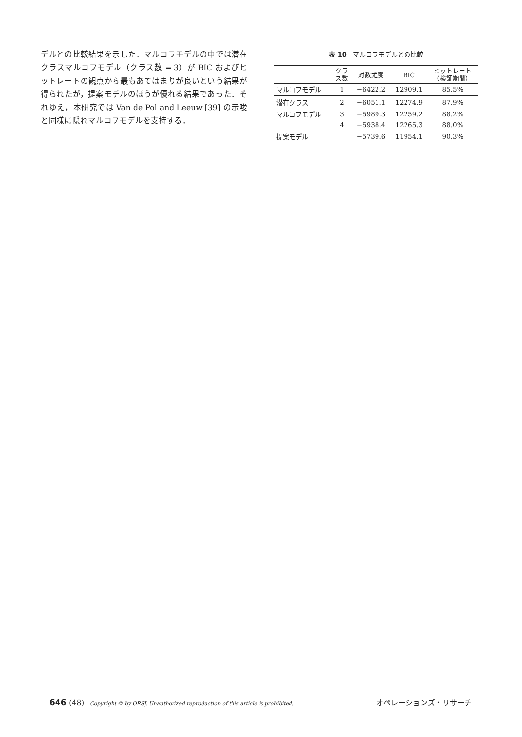デルとの比較結果を示した．マルコフモデルの中では潜在クラスマルコフモデル（クラス数 = 3）が BIC およびヒットレートの観点から最もあてはまりが良いという結果が得られたが，提案モデルのほうが優れる結果であった．それゆえ，本研究では Van de Pol and Leeuw [39] の示唆と同様に隠れマルコフモデルを支持する．
表 10　マルコフモデルとの比較
| | クラ ス数 | 対数尤度 | BIC | ヒットレート （検証期間） |
| --- | --- | --- | --- | --- |
| マルコフモデル | 1 | −6422.2 | 12909.1 | 85.5% |
| 潜在クラス | 2 | −6051.1 | 12274.9 | 87.9% |
| マルコフモデル | 3 | −5989.3 | 12259.2 | 88.2% |
| | 4 | −5938.4 | 12265.3 | 88.0% |
| 提案モデル | | −5739.6 | 11954.1 | 90.3% |
646 (48) Copyright © by ORSJ. Unauthorized reproduction of this article is prohibited. オペレーションズ・リサーチ